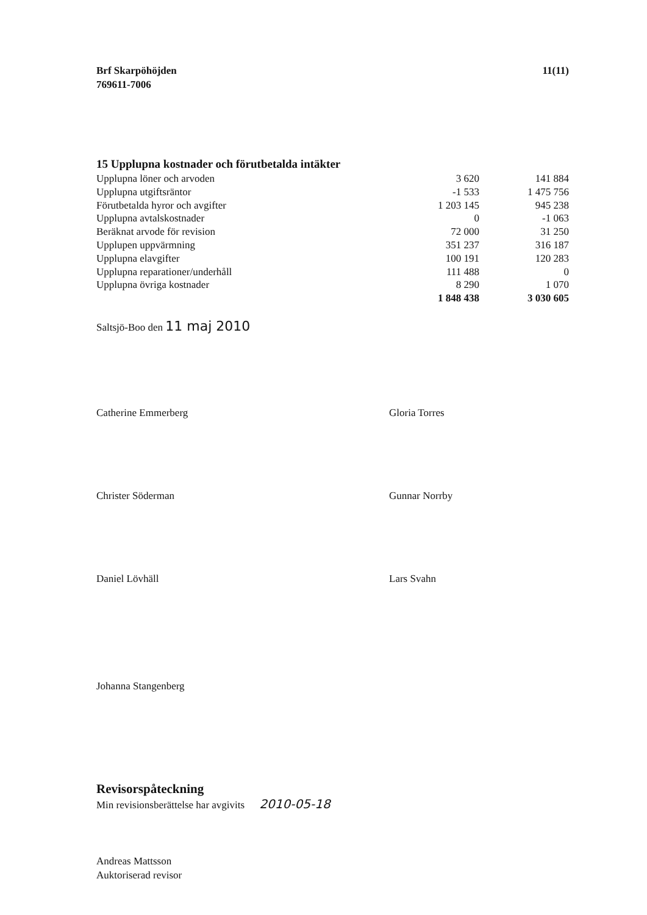Brf Skarpöhöjden
769611-7006
11(11)
15 Upplupna kostnader och förutbetalda intäkter
| Upplupna löner och arvoden | 3 620 | 141 884 |
| Upplupna utgiftsräntor | -1 533 | 1 475 756 |
| Förutbetalda hyror och avgifter | 1 203 145 | 945 238 |
| Upplupna avtalskostnader | 0 | -1 063 |
| Beräknat arvode för revision | 72 000 | 31 250 |
| Upplupen uppvärmning | 351 237 | 316 187 |
| Upplupna elavgifter | 100 191 | 120 283 |
| Upplupna reparationer/underhåll | 111 488 | 0 |
| Upplupna övriga kostnader | 8 290 | 1 070 |
| | 1 848 438 | 3 030 605 |
Saltsjö-Boo den 11 maj 2010
Catherine Emmerberg
Gloria Torres
Christer Söderman
Gunnar Norrby
Daniel Lövhäll
Lars Svahn
Johanna Stangenberg
Revisorspåteckning
Min revisionsberättelse har avgivits 2010-05-18
Andreas Mattsson
Auktoriserad revisor